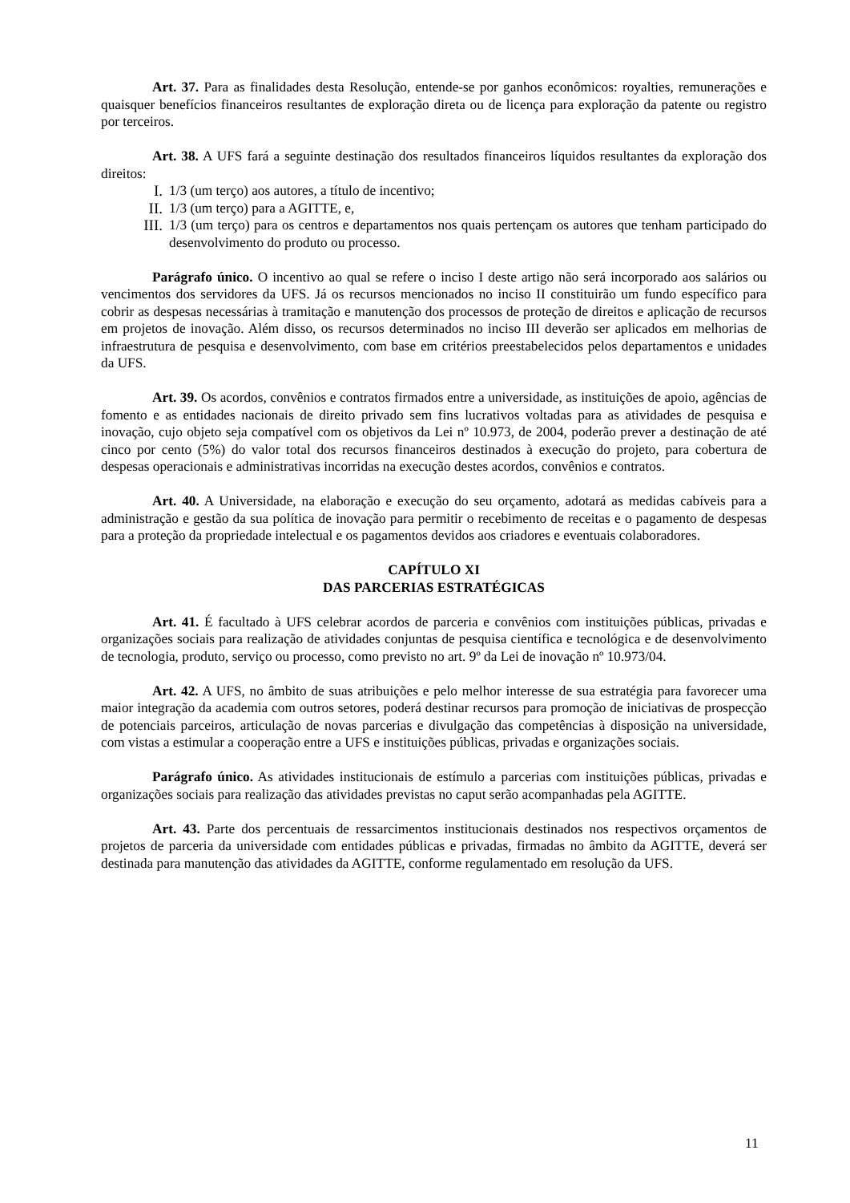Art. 37. Para as finalidades desta Resolução, entende-se por ganhos econômicos: royalties, remunerações e quaisquer benefícios financeiros resultantes de exploração direta ou de licença para exploração da patente ou registro por terceiros.
Art. 38. A UFS fará a seguinte destinação dos resultados financeiros líquidos resultantes da exploração dos direitos:
I. 1/3 (um terço) aos autores, a título de incentivo;
II. 1/3 (um terço) para a AGITTE, e,
III. 1/3 (um terço) para os centros e departamentos nos quais pertençam os autores que tenham participado do desenvolvimento do produto ou processo.
Parágrafo único. O incentivo ao qual se refere o inciso I deste artigo não será incorporado aos salários ou vencimentos dos servidores da UFS. Já os recursos mencionados no inciso II constituirão um fundo específico para cobrir as despesas necessárias à tramitação e manutenção dos processos de proteção de direitos e aplicação de recursos em projetos de inovação. Além disso, os recursos determinados no inciso III deverão ser aplicados em melhorias de infraestrutura de pesquisa e desenvolvimento, com base em critérios preestabelecidos pelos departamentos e unidades da UFS.
Art. 39. Os acordos, convênios e contratos firmados entre a universidade, as instituições de apoio, agências de fomento e as entidades nacionais de direito privado sem fins lucrativos voltadas para as atividades de pesquisa e inovação, cujo objeto seja compatível com os objetivos da Lei nº 10.973, de 2004, poderão prever a destinação de até cinco por cento (5%) do valor total dos recursos financeiros destinados à execução do projeto, para cobertura de despesas operacionais e administrativas incorridas na execução destes acordos, convênios e contratos.
Art. 40. A Universidade, na elaboração e execução do seu orçamento, adotará as medidas cabíveis para a administração e gestão da sua política de inovação para permitir o recebimento de receitas e o pagamento de despesas para a proteção da propriedade intelectual e os pagamentos devidos aos criadores e eventuais colaboradores.
CAPÍTULO XI
DAS PARCERIAS ESTRATÉGICAS
Art. 41. É facultado à UFS celebrar acordos de parceria e convênios com instituições públicas, privadas e organizações sociais para realização de atividades conjuntas de pesquisa científica e tecnológica e de desenvolvimento de tecnologia, produto, serviço ou processo, como previsto no art. 9º da Lei de inovação nº 10.973/04.
Art. 42. A UFS, no âmbito de suas atribuições e pelo melhor interesse de sua estratégia para favorecer uma maior integração da academia com outros setores, poderá destinar recursos para promoção de iniciativas de prospecção de potenciais parceiros, articulação de novas parcerias e divulgação das competências à disposição na universidade, com vistas a estimular a cooperação entre a UFS e instituições públicas, privadas e organizações sociais.
Parágrafo único. As atividades institucionais de estímulo a parcerias com instituições públicas, privadas e organizações sociais para realização das atividades previstas no caput serão acompanhadas pela AGITTE.
Art. 43. Parte dos percentuais de ressarcimentos institucionais destinados nos respectivos orçamentos de projetos de parceria da universidade com entidades públicas e privadas, firmadas no âmbito da AGITTE, deverá ser destinada para manutenção das atividades da AGITTE, conforme regulamentado em resolução da UFS.
11